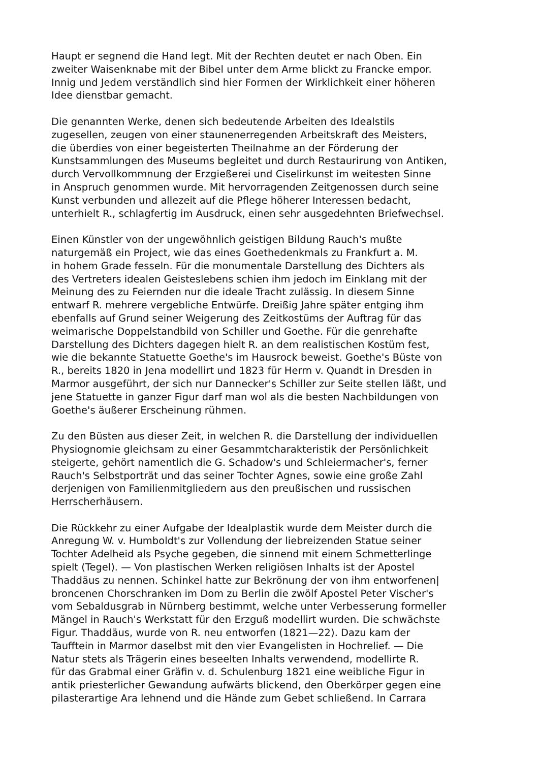Haupt er segnend die Hand legt. Mit der Rechten deutet er nach Oben. Ein zweiter Waisenknabe mit der Bibel unter dem Arme blickt zu Francke empor. Innig und Jedem verständlich sind hier Formen der Wirklichkeit einer höheren Idee dienstbar gemacht.
Die genannten Werke, denen sich bedeutende Arbeiten des Idealstils zugesellen, zeugen von einer staunenerregenden Arbeitskraft des Meisters, die überdies von einer begeisterten Theilnahme an der Förderung der Kunstsammlungen des Museums begleitet und durch Restaurirung von Antiken, durch Vervollkommnung der Erzgießerei und Ciselirkunst im weitesten Sinne in Anspruch genommen wurde. Mit hervorragenden Zeitgenossen durch seine Kunst verbunden und allezeit auf die Pflege höherer Interessen bedacht, unterhielt R., schlagfertig im Ausdruck, einen sehr ausgedehnten Briefwechsel.
Einen Künstler von der ungewöhnlich geistigen Bildung Rauch's mußte naturgemäß ein Project, wie das eines Goethedenkmals zu Frankfurt a. M. in hohem Grade fesseln. Für die monumentale Darstellung des Dichters als des Vertreters idealen Geisteslebens schien ihm jedoch im Einklang mit der Meinung des zu Feiernden nur die ideale Tracht zulässig. In diesem Sinne entwarf R. mehrere vergebliche Entwürfe. Dreißig Jahre später entging ihm ebenfalls auf Grund seiner Weigerung des Zeitkostüms der Auftrag für das weimarische Doppelstandbild von Schiller und Goethe. Für die genrehafte Darstellung des Dichters dagegen hielt R. an dem realistischen Kostüm fest, wie die bekannte Statuette Goethe's im Hausrock beweist. Goethe's Büste von R., bereits 1820 in Jena modellirt und 1823 für Herrn v. Quandt in Dresden in Marmor ausgeführt, der sich nur Dannecker's Schiller zur Seite stellen läßt, und jene Statuette in ganzer Figur darf man wol als die besten Nachbildungen von Goethe's äußerer Erscheinung rühmen.
Zu den Büsten aus dieser Zeit, in welchen R. die Darstellung der individuellen Physiognomie gleichsam zu einer Gesammtcharakteristik der Persönlichkeit steigerte, gehört namentlich die G. Schadow's und Schleiermacher's, ferner Rauch's Selbstporträt und das seiner Tochter Agnes, sowie eine große Zahl derjenigen von Familienmitgliedern aus den preußischen und russischen Herrscherhäusern.
Die Rückkehr zu einer Aufgabe der Idealplastik wurde dem Meister durch die Anregung W. v. Humboldt's zur Vollendung der liebreizenden Statue seiner Tochter Adelheid als Psyche gegeben, die sinnend mit einem Schmetterlinge spielt (Tegel). — Von plastischen Werken religiösen Inhalts ist der Apostel Thaddäus zu nennen. Schinkel hatte zur Bekrönung der von ihm entworfenen| broncenen Chorschranken im Dom zu Berlin die zwölf Apostel Peter Vischer's vom Sebaldusgrab in Nürnberg bestimmt, welche unter Verbesserung formeller Mängel in Rauch's Werkstatt für den Erzguß modellirt wurden. Die schwächste Figur. Thaddäus, wurde von R. neu entworfen (1821—22). Dazu kam der Taufftein in Marmor daselbst mit den vier Evangelisten in Hochrelief. — Die Natur stets als Trägerin eines beseelten Inhalts verwendend, modellirte R. für das Grabmal einer Gräfin v. d. Schulenburg 1821 eine weibliche Figur in antik priesterlicher Gewandung aufwärts blickend, den Oberkörper gegen eine pilasterartige Ara lehnend und die Hände zum Gebet schließend. In Carrara